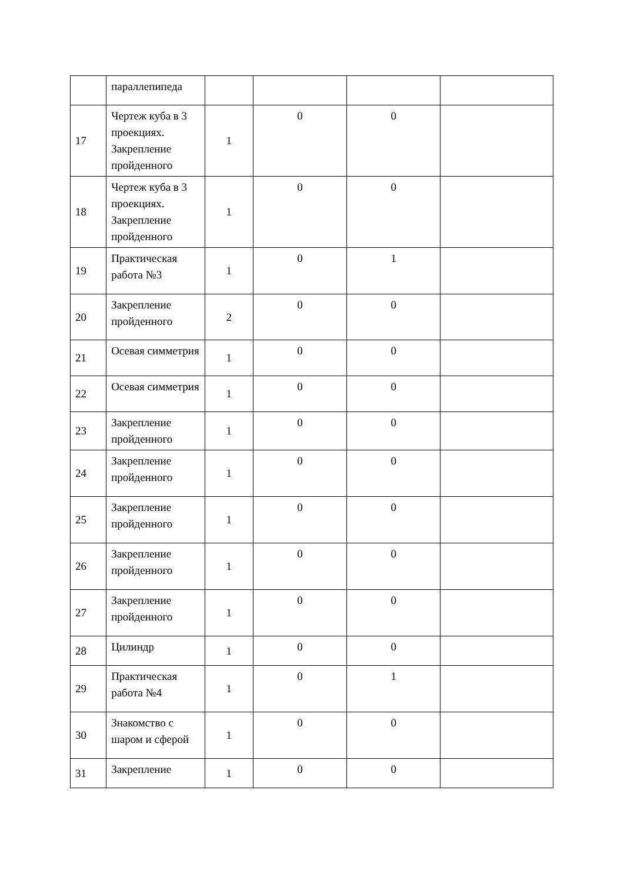| | параллепипеда | | | | |
| 17 | Чертеж куба в 3 проекциях. Закрепление пройденного | 1 | 0 | 0 | |
| 18 | Чертеж куба в 3 проекциях. Закрепление пройденного | 1 | 0 | 0 | |
| 19 | Практическая работа №3 | 1 | 0 | 1 | |
| 20 | Закрепление пройденного | 2 | 0 | 0 | |
| 21 | Осевая симметрия | 1 | 0 | 0 | |
| 22 | Осевая симметрия | 1 | 0 | 0 | |
| 23 | Закрепление пройденного | 1 | 0 | 0 | |
| 24 | Закрепление пройденного | 1 | 0 | 0 | |
| 25 | Закрепление пройденного | 1 | 0 | 0 | |
| 26 | Закрепление пройденного | 1 | 0 | 0 | |
| 27 | Закрепление пройденного | 1 | 0 | 0 | |
| 28 | Цилиндр | 1 | 0 | 0 | |
| 29 | Практическая работа №4 | 1 | 0 | 1 | |
| 30 | Знакомство с шаром и сферой | 1 | 0 | 0 | |
| 31 | Закрепление | 1 | 0 | 0 | |